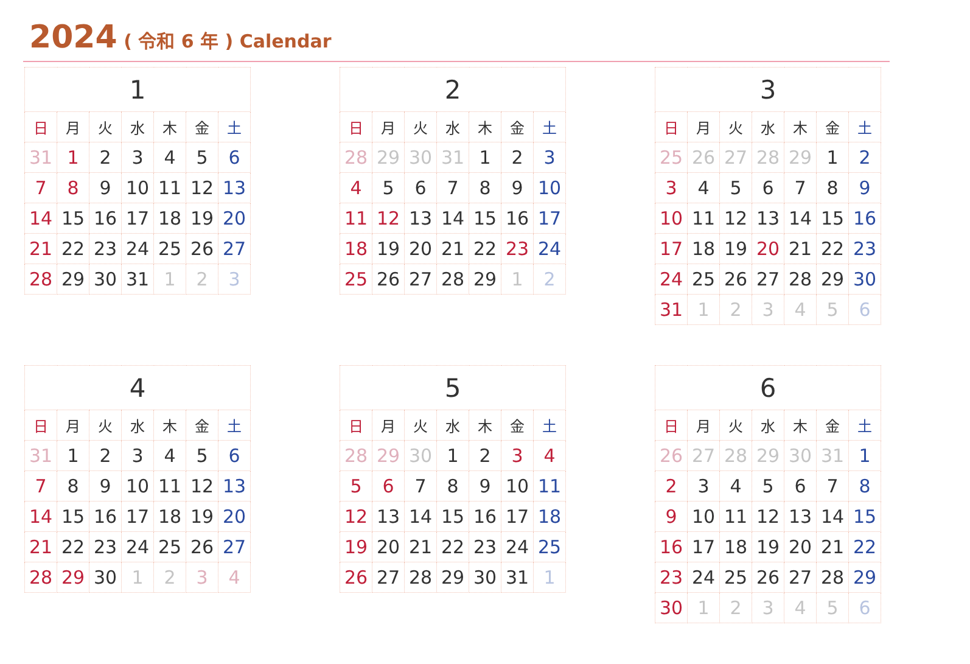2024 ( 令和 6 年 ) Calendar
| 1 | | | | | | |
| --- | --- | --- | --- | --- | --- | --- |
| 日 | 月 | 火 | 水 | 木 | 金 | 土 |
| 31 | 1 | 2 | 3 | 4 | 5 | 6 |
| 7 | 8 | 9 | 10 | 11 | 12 | 13 |
| 14 | 15 | 16 | 17 | 18 | 19 | 20 |
| 21 | 22 | 23 | 24 | 25 | 26 | 27 |
| 28 | 29 | 30 | 31 | 1 | 2 | 3 |
| 2 | | | | | | |
| --- | --- | --- | --- | --- | --- | --- |
| 日 | 月 | 火 | 水 | 木 | 金 | 土 |
| 28 | 29 | 30 | 31 | 1 | 2 | 3 |
| 4 | 5 | 6 | 7 | 8 | 9 | 10 |
| 11 | 12 | 13 | 14 | 15 | 16 | 17 |
| 18 | 19 | 20 | 21 | 22 | 23 | 24 |
| 25 | 26 | 27 | 28 | 29 | 1 | 2 |
| 3 | | | | | | |
| --- | --- | --- | --- | --- | --- | --- |
| 日 | 月 | 火 | 水 | 木 | 金 | 土 |
| 25 | 26 | 27 | 28 | 29 | 1 | 2 |
| 3 | 4 | 5 | 6 | 7 | 8 | 9 |
| 10 | 11 | 12 | 13 | 14 | 15 | 16 |
| 17 | 18 | 19 | 20 | 21 | 22 | 23 |
| 24 | 25 | 26 | 27 | 28 | 29 | 30 |
| 31 | 1 | 2 | 3 | 4 | 5 | 6 |
| 4 | | | | | | |
| --- | --- | --- | --- | --- | --- | --- |
| 日 | 月 | 火 | 水 | 木 | 金 | 土 |
| 31 | 1 | 2 | 3 | 4 | 5 | 6 |
| 7 | 8 | 9 | 10 | 11 | 12 | 13 |
| 14 | 15 | 16 | 17 | 18 | 19 | 20 |
| 21 | 22 | 23 | 24 | 25 | 26 | 27 |
| 28 | 29 | 30 | 1 | 2 | 3 | 4 |
| 5 | | | | | | |
| --- | --- | --- | --- | --- | --- | --- |
| 日 | 月 | 火 | 水 | 木 | 金 | 土 |
| 28 | 29 | 30 | 1 | 2 | 3 | 4 |
| 5 | 6 | 7 | 8 | 9 | 10 | 11 |
| 12 | 13 | 14 | 15 | 16 | 17 | 18 |
| 19 | 20 | 21 | 22 | 23 | 24 | 25 |
| 26 | 27 | 28 | 29 | 30 | 31 | 1 |
| 6 | | | | | | |
| --- | --- | --- | --- | --- | --- | --- |
| 日 | 月 | 火 | 水 | 木 | 金 | 土 |
| 26 | 27 | 28 | 29 | 30 | 31 | 1 |
| 2 | 3 | 4 | 5 | 6 | 7 | 8 |
| 9 | 10 | 11 | 12 | 13 | 14 | 15 |
| 16 | 17 | 18 | 19 | 20 | 21 | 22 |
| 23 | 24 | 25 | 26 | 27 | 28 | 29 |
| 30 | 1 | 2 | 3 | 4 | 5 | 6 |